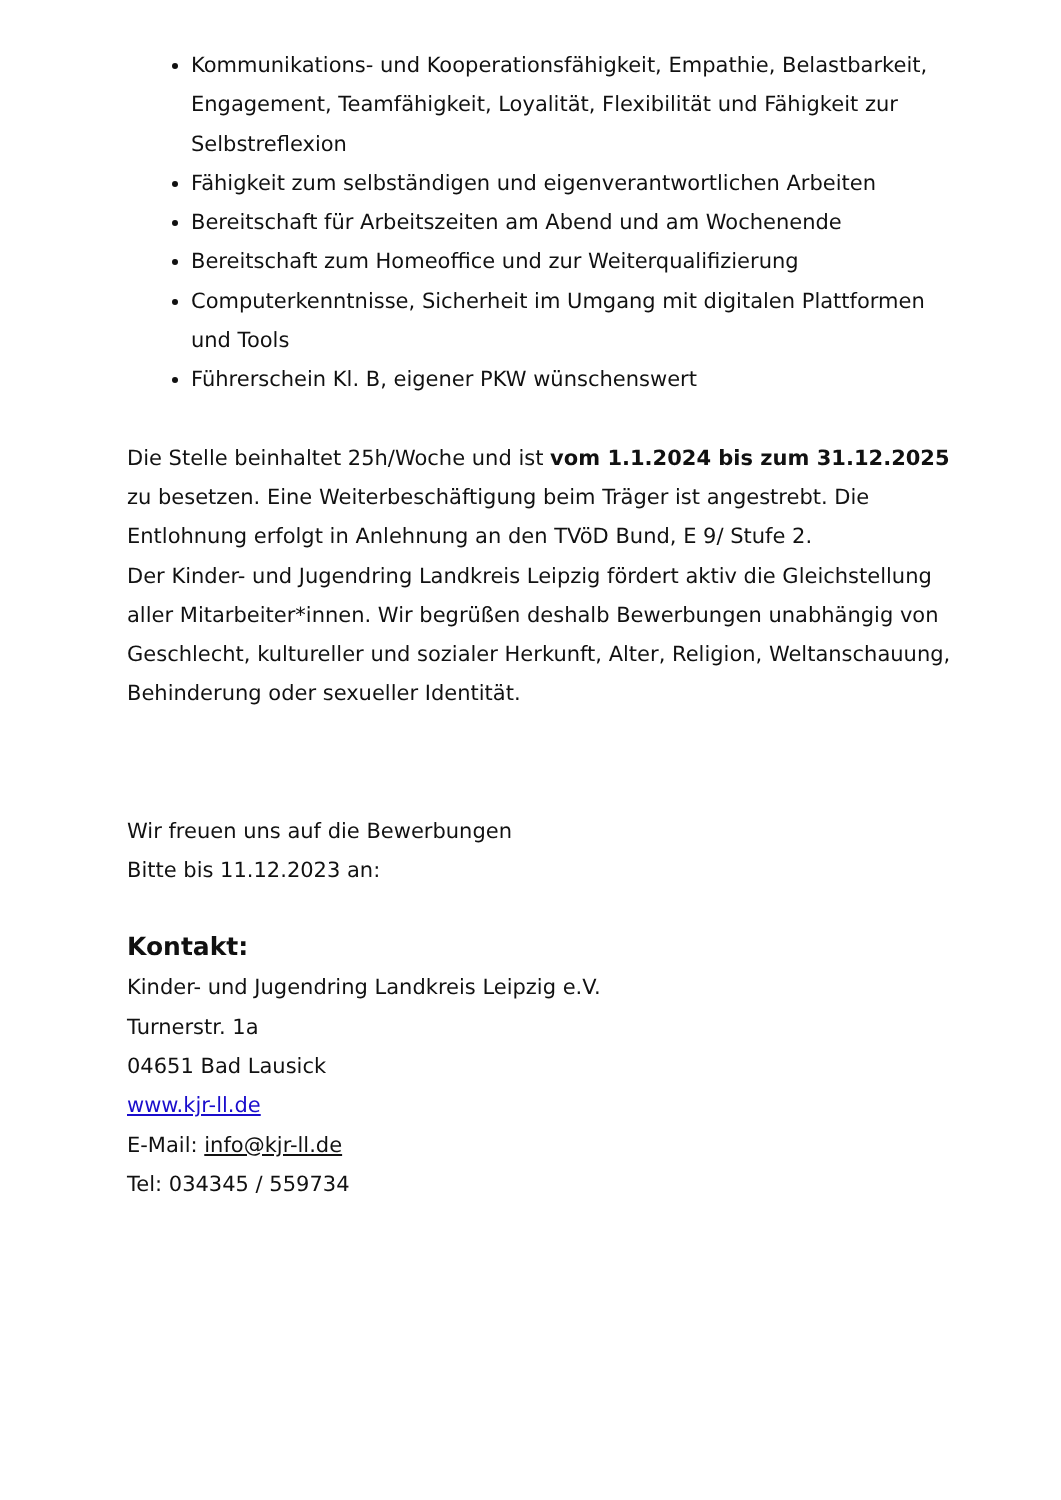Kommunikations- und Kooperationsfähigkeit, Empathie, Belastbarkeit, Engagement, Teamfähigkeit, Loyalität, Flexibilität und Fähigkeit zur Selbstreflexion
Fähigkeit zum selbständigen und eigenverantwortlichen Arbeiten
Bereitschaft für Arbeitszeiten am Abend und am Wochenende
Bereitschaft zum Homeoffice und zur Weiterqualifizierung
Computerkenntnisse, Sicherheit im Umgang mit digitalen Plattformen und Tools
Führerschein Kl. B, eigener PKW wünschenswert
Die Stelle beinhaltet 25h/Woche und ist vom 1.1.2024 bis zum 31.12.2025 zu besetzen. Eine Weiterbeschäftigung beim Träger ist angestrebt. Die Entlohnung erfolgt in Anlehnung an den TVöD Bund, E 9/ Stufe 2.
Der Kinder- und Jugendring Landkreis Leipzig fördert aktiv die Gleichstellung aller Mitarbeiter*innen. Wir begrüßen deshalb Bewerbungen unabhängig von Geschlecht, kultureller und sozialer Herkunft, Alter, Religion, Weltanschauung, Behinderung oder sexueller Identität.
Wir freuen uns auf die Bewerbungen
Bitte bis 11.12.2023 an:
Kontakt:
Kinder- und Jugendring Landkreis Leipzig e.V.
Turnerstr. 1a
04651 Bad Lausick
www.kjr-ll.de
E-Mail: info@kjr-ll.de
Tel: 034345 / 559734